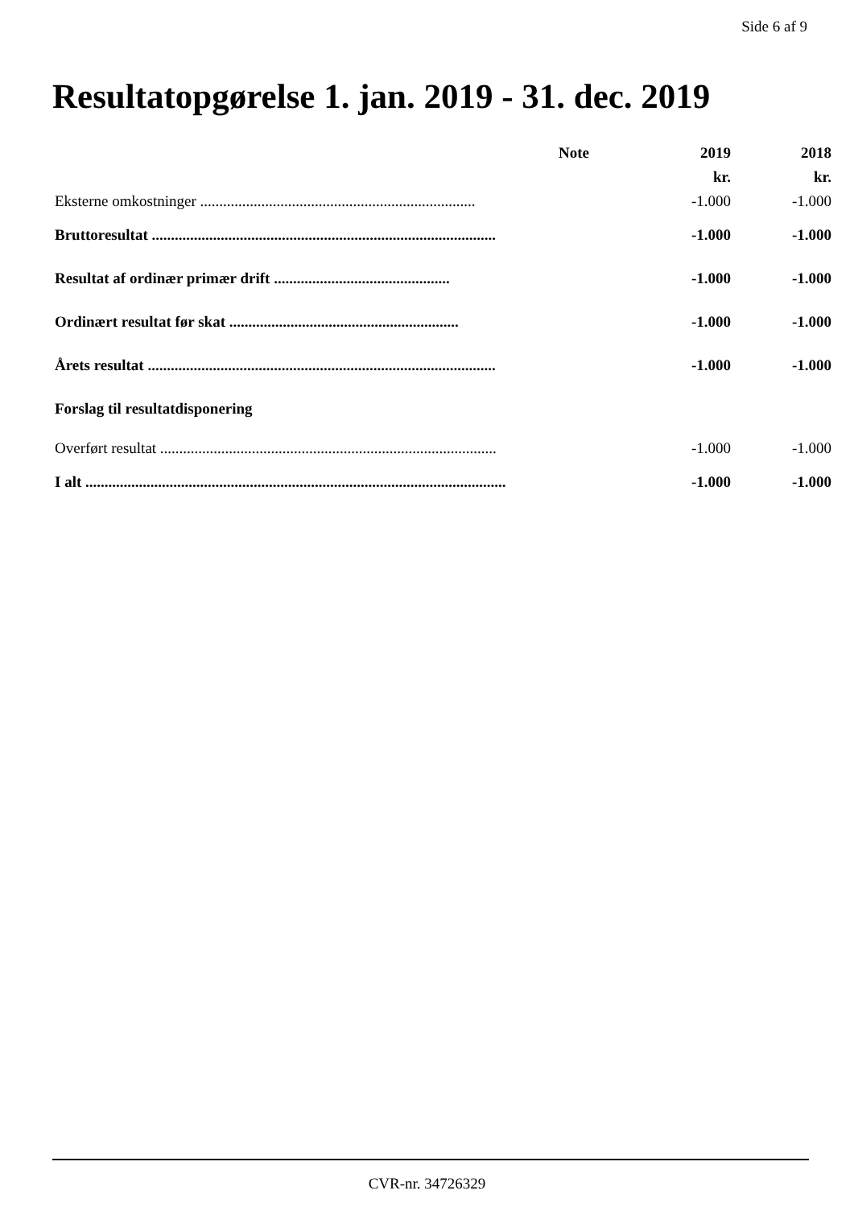Side 6 af 9
Resultatopgørelse 1. jan. 2019 - 31. dec. 2019
| | Note | 2019 | 2018 |
| --- | --- | --- | --- |
| | | kr. | kr. |
| Eksterne omkostninger ........................................................................ | | -1.000 | -1.000 |
| Bruttoresultat .......................................................................................... | | -1.000 | -1.000 |
| Resultat af ordinær primær drift .............................................. | | -1.000 | -1.000 |
| Ordinært resultat før skat ............................................................ | | -1.000 | -1.000 |
| Årets resultat ........................................................................................... | | -1.000 | -1.000 |
| Forslag til resultatdisponering | | | |
| Overført resultat ........................................................................................ | | -1.000 | -1.000 |
| I alt .............................................................................................................. | | -1.000 | -1.000 |
CVR-nr. 34726329